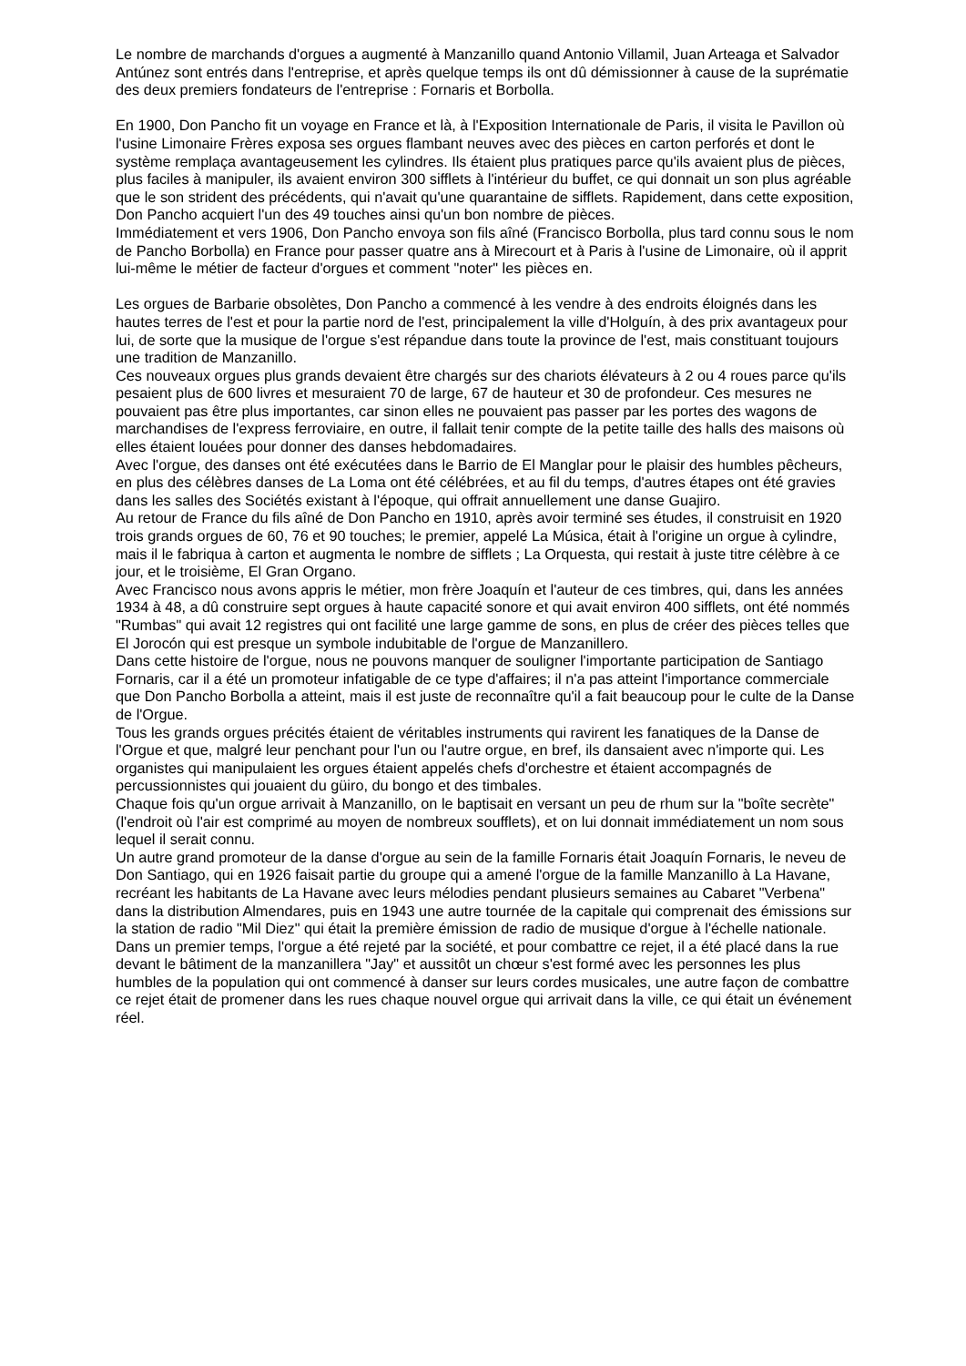Le nombre de marchands d'orgues a augmenté à Manzanillo quand Antonio Villamil, Juan Arteaga et Salvador Antúnez sont entrés dans l'entreprise, et après quelque temps ils ont dû démissionner à cause de la suprématie des deux premiers fondateurs de l'entreprise : Fornaris et Borbolla.
En 1900, Don Pancho fit un voyage en France et là, à l'Exposition Internationale de Paris, il visita le Pavillon où l'usine Limonaire Frères exposa ses orgues flambant neuves avec des pièces en carton perforés et dont le système remplaça avantageusement les cylindres. Ils étaient plus pratiques parce qu'ils avaient plus de pièces, plus faciles à manipuler, ils avaient environ 300 sifflets à l'intérieur du buffet, ce qui donnait un son plus agréable que le son strident des précédents, qui n'avait qu'une quarantaine de sifflets. Rapidement, dans cette exposition, Don Pancho acquiert l'un des 49 touches ainsi qu'un bon nombre de pièces.
Immédiatement et vers 1906, Don Pancho envoya son fils aîné (Francisco Borbolla, plus tard connu sous le nom de Pancho Borbolla) en France pour passer quatre ans à Mirecourt et à Paris à l'usine de Limonaire, où il apprit lui-même le métier de facteur d'orgues et comment "noter" les pièces en.
Les orgues de Barbarie obsolètes, Don Pancho a commencé à les vendre à des endroits éloignés dans les hautes terres de l'est et pour la partie nord de l'est, principalement la ville d'Holguín, à des prix avantageux pour lui, de sorte que la musique de l'orgue s'est répandue dans toute la province de l'est, mais constituant toujours une tradition de Manzanillo.
Ces nouveaux orgues plus grands devaient être chargés sur des chariots élévateurs à 2 ou 4 roues parce qu'ils pesaient plus de 600 livres et mesuraient 70 de large, 67 de hauteur et 30 de profondeur. Ces mesures ne pouvaient pas être plus importantes, car sinon elles ne pouvaient pas passer par les portes des wagons de marchandises de l'express ferroviaire, en outre, il fallait tenir compte de la petite taille des halls des maisons où elles étaient louées pour donner des danses hebdomadaires.
Avec l'orgue, des danses ont été exécutées dans le Barrio de El Manglar pour le plaisir des humbles pêcheurs, en plus des célèbres danses de La Loma ont été célébrées, et au fil du temps, d'autres étapes ont été gravies dans les salles des Sociétés existant à l'époque, qui offrait annuellement une danse Guajiro.
Au retour de France du fils aîné de Don Pancho en 1910, après avoir terminé ses études, il construisit en 1920 trois grands orgues de 60, 76 et 90 touches; le premier, appelé La Música, était à l'origine un orgue à cylindre, mais il le fabriqua à carton et augmenta le nombre de sifflets ; La Orquesta, qui restait à juste titre célèbre à ce jour, et le troisième, El Gran Organo.
Avec Francisco nous avons appris le métier, mon frère Joaquín et l'auteur de ces timbres, qui, dans les années 1934 à 48, a dû construire sept orgues à haute capacité sonore et qui avait environ 400 sifflets, ont été nommés "Rumbas" qui avait 12 registres qui ont facilité une large gamme de sons, en plus de créer des pièces telles que El Jorocón qui est presque un symbole indubitable de l'orgue de Manzanillero.
Dans cette histoire de l'orgue, nous ne pouvons manquer de souligner l'importante participation de Santiago Fornaris, car il a été un promoteur infatigable de ce type d'affaires; il n'a pas atteint l'importance commerciale que Don Pancho Borbolla a atteint, mais il est juste de reconnaître qu'il a fait beaucoup pour le culte de la Danse de l'Orgue.
Tous les grands orgues précités étaient de véritables instruments qui ravirent les fanatiques de la Danse de l'Orgue et que, malgré leur penchant pour l'un ou l'autre orgue, en bref, ils dansaient avec n'importe qui. Les organistes qui manipulaient les orgues étaient appelés chefs d'orchestre et étaient accompagnés de percussionnistes qui jouaient du güiro, du bongo et des timbales.
Chaque fois qu'un orgue arrivait à Manzanillo, on le baptisait en versant un peu de rhum sur la "boîte secrète" (l'endroit où l'air est comprimé au moyen de nombreux soufflets), et on lui donnait immédiatement un nom sous lequel il serait connu.
Un autre grand promoteur de la danse d'orgue au sein de la famille Fornaris était Joaquín Fornaris, le neveu de Don Santiago, qui en 1926 faisait partie du groupe qui a amené l'orgue de la famille Manzanillo à La Havane, recréant les habitants de La Havane avec leurs mélodies pendant plusieurs semaines au Cabaret "Verbena" dans la distribution Almendares, puis en 1943 une autre tournée de la capitale qui comprenait des émissions sur la station de radio "Mil Diez" qui était la première émission de radio de musique d'orgue à l'échelle nationale.
Dans un premier temps, l'orgue a été rejeté par la société, et pour combattre ce rejet, il a été placé dans la rue devant le bâtiment de la manzanillera "Jay" et aussitôt un chœur s'est formé avec les personnes les plus humbles de la population qui ont commencé à danser sur leurs cordes musicales, une autre façon de combattre ce rejet était de promener dans les rues chaque nouvel orgue qui arrivait dans la ville, ce qui était un événement réel.